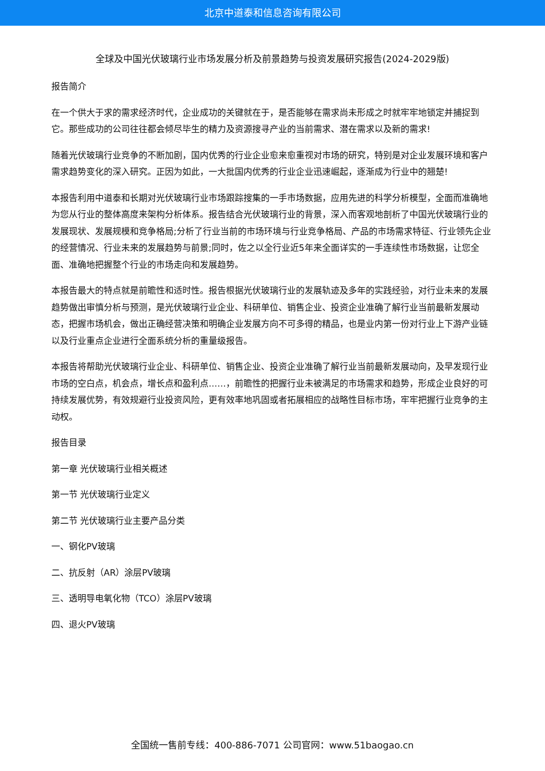北京中道泰和信息咨询有限公司
全球及中国光伏玻璃行业市场发展分析及前景趋势与投资发展研究报告(2024-2029版)
报告简介
在一个供大于求的需求经济时代，企业成功的关键就在于，是否能够在需求尚未形成之时就牢牢地锁定并捕捉到它。那些成功的公司往往都会倾尽毕生的精力及资源搜寻产业的当前需求、潜在需求以及新的需求!
随着光伏玻璃行业竞争的不断加剧，国内优秀的行业企业愈来愈重视对市场的研究，特别是对企业发展环境和客户需求趋势变化的深入研究。正因为如此，一大批国内优秀的行业企业迅速崛起，逐渐成为行业中的翘楚!
本报告利用中道泰和长期对光伏玻璃行业市场跟踪搜集的一手市场数据，应用先进的科学分析模型，全面而准确地为您从行业的整体高度来架构分析体系。报告结合光伏玻璃行业的背景，深入而客观地剖析了中国光伏玻璃行业的发展现状、发展规模和竞争格局;分析了行业当前的市场环境与行业竞争格局、产品的市场需求特征、行业领先企业的经营情况、行业未来的发展趋势与前景;同时，佐之以全行业近5年来全面详实的一手连续性市场数据，让您全面、准确地把握整个行业的市场走向和发展趋势。
本报告最大的特点就是前瞻性和适时性。报告根据光伏玻璃行业的发展轨迹及多年的实践经验，对行业未来的发展趋势做出审慎分析与预测，是光伏玻璃行业企业、科研单位、销售企业、投资企业准确了解行业当前最新发展动态，把握市场机会，做出正确经营决策和明确企业发展方向不可多得的精品，也是业内第一份对行业上下游产业链以及行业重点企业进行全面系统分析的重量级报告。
本报告将帮助光伏玻璃行业企业、科研单位、销售企业、投资企业准确了解行业当前最新发展动向，及早发现行业市场的空白点，机会点，增长点和盈利点……，前瞻性的把握行业未被满足的市场需求和趋势，形成企业良好的可持续发展优势，有效规避行业投资风险，更有效率地巩固或者拓展相应的战略性目标市场，牢牢把握行业竞争的主动权。
报告目录
第一章 光伏玻璃行业相关概述
第一节 光伏玻璃行业定义
第二节 光伏玻璃行业主要产品分类
一、钢化PV玻璃
二、抗反射（AR）涂层PV玻璃
三、透明导电氧化物（TCO）涂层PV玻璃
四、退火PV玻璃
全国统一售前专线：400-886-7071 公司官网：www.51baogao.cn